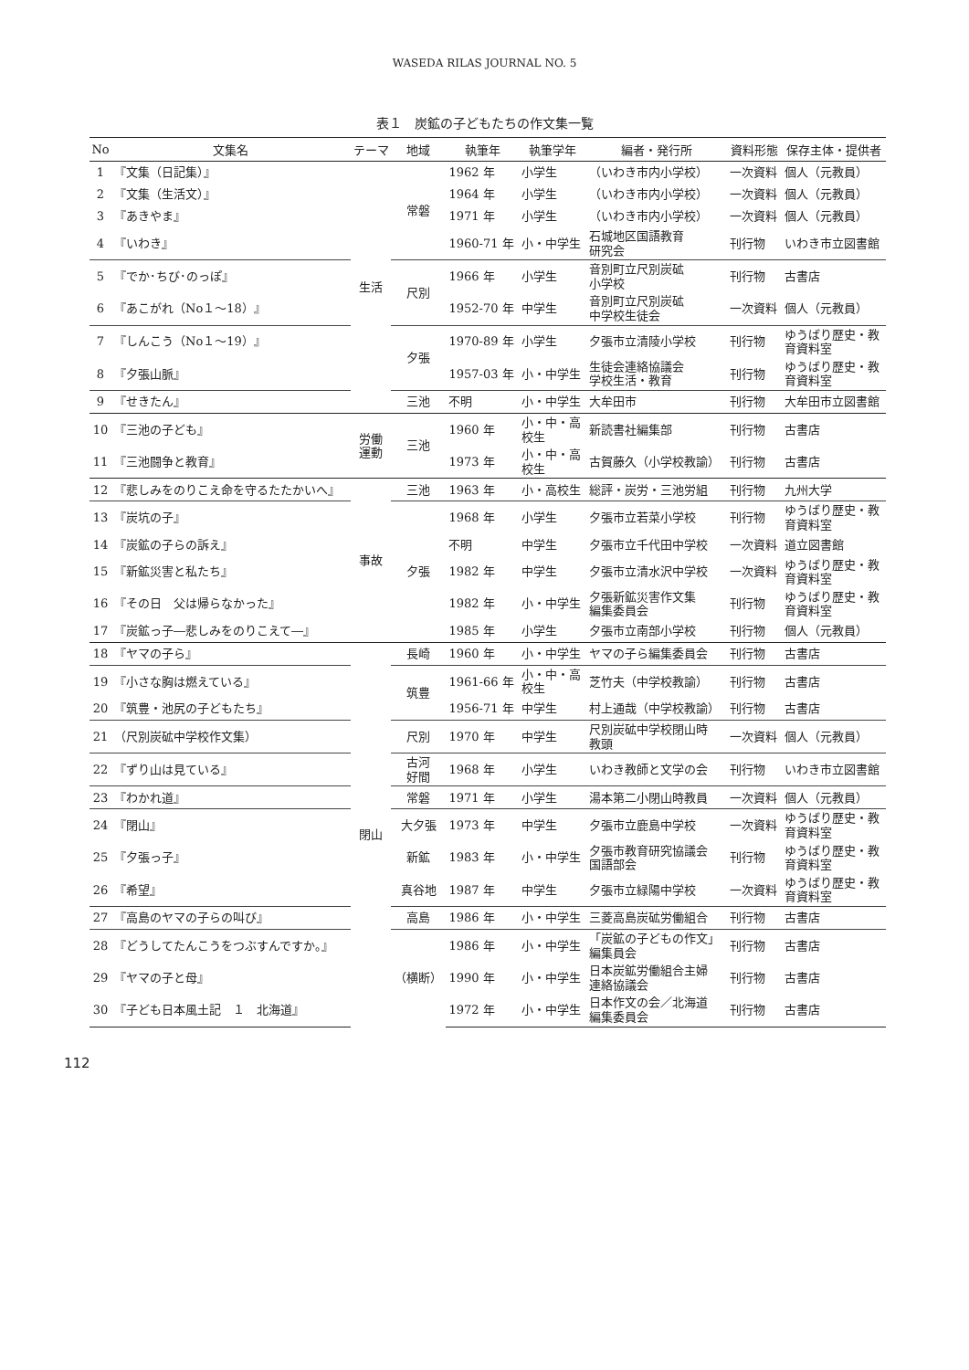WASEDA RILAS JOURNAL NO. 5
表１　炭鉱の子どもたちの作文集一覧
| No | 文集名 | テーマ | 地域 | 執筆年 | 執筆学年 | 編者・発行所 | 資料形態 | 保存主体・提供者 |
| --- | --- | --- | --- | --- | --- | --- | --- | --- |
| 1 | 『文集（日記集）』 | 生活 | 常磐 | 1962 年 | 小学生 | （いわき市内小学校） | 一次資料 | 個人（元教員） |
| 2 | 『文集（生活文）』 | | | 1964 年 | 小学生 | （いわき市内小学校） | 一次資料 | 個人（元教員） |
| 3 | 『あきやま』 | | | 1971 年 | 小学生 | （いわき市内小学校） | 一次資料 | 個人（元教員） |
| 4 | 『いわき』 | | | 1960-71 年 | 小・中学生 | 石城地区国語教育 研究会 | 刊行物 | いわき市立図書館 |
| 5 | 『でか･ちび･のっぽ』 | | 尺別 | 1966 年 | 小学生 | 音別町立尺別炭砿 小学校 | 刊行物 | 古書店 |
| 6 | 『あこがれ（No１～18）』 | | | 1952-70 年 | 中学生 | 音別町立尺別炭砿 中学校生徒会 | 一次資料 | 個人（元教員） |
| 7 | 『しんこう（No１～19）』 | | 夕張 | 1970-89 年 | 小学生 | 夕張市立清陵小学校 | 刊行物 | ゆうばり歴史・教 育資料室 |
| 8 | 『夕張山脈』 | | | 1957-03 年 | 小・中学生 | 生徒会連絡協議会 学校生活・教育 | 刊行物 | ゆうばり歴史・教 育資料室 |
| 9 | 『せきたん』 | | 三池 | 不明 | 小・中学生 | 大牟田市 | 刊行物 | 大牟田市立図書館 |
| 10 | 『三池の子ども』 | 労働 運動 | 三池 | 1960 年 | 小・中・高 校生 | 新読書社編集部 | 刊行物 | 古書店 |
| 11 | 『三池闘争と教育』 | | | 1973 年 | 小・中・高 校生 | 古賀藤久（小学校教諭） | 刊行物 | 古書店 |
| 12 | 『悲しみをのりこえ命を守るたたかいへ』 | 事故 | 三池 | 1963 年 | 小・高校生 | 総評・炭労・三池労組 | 刊行物 | 九州大学 |
| 13 | 『炭坑の子』 | | 夕張 | 1968 年 | 小学生 | 夕張市立若菜小学校 | 刊行物 | ゆうばり歴史・教 育資料室 |
| 14 | 『炭鉱の子らの訴え』 | | | 不明 | 中学生 | 夕張市立千代田中学校 | 一次資料 | 道立図書館 |
| 15 | 『新鉱災害と私たち』 | | | 1982 年 | 中学生 | 夕張市立清水沢中学校 | 一次資料 | ゆうばり歴史・教 育資料室 |
| 16 | 『その日 父は帰らなかった』 | | | 1982 年 | 小・中学生 | 夕張新鉱災害作文集 編集委員会 | 刊行物 | ゆうばり歴史・教 育資料室 |
| 17 | 『炭鉱っ子―悲しみをのりこえて―』 | | | 1985 年 | 小学生 | 夕張市立南部小学校 | 刊行物 | 個人（元教員） |
| 18 | 『ヤマの子ら』 | 閉山 | 長崎 | 1960 年 | 小・中学生 | ヤマの子ら編集委員会 | 刊行物 | 古書店 |
| 19 | 『小さな胸は燃えている』 | | 筑豊 | 1961-66 年 | 小・中・高 校生 | 芝竹夫（中学校教諭） | 刊行物 | 古書店 |
| 20 | 『筑豊・池尻の子どもたち』 | | | 1956-71 年 | 中学生 | 村上通哉（中学校教諭） | 刊行物 | 古書店 |
| 21 | （尺別炭砿中学校作文集） | | 尺別 | 1970 年 | 中学生 | 尺別炭砿中学校閉山時 教頭 | 一次資料 | 個人（元教員） |
| 22 | 『ずり山は見ている』 | | 古河 好間 | 1968 年 | 小学生 | いわき教師と文学の会 | 刊行物 | いわき市立図書館 |
| 23 | 『わかれ道』 | | 常磐 | 1971 年 | 小学生 | 湯本第二小閉山時教員 | 一次資料 | 個人（元教員） |
| 24 | 『閉山』 | | 大夕張 | 1973 年 | 中学生 | 夕張市立鹿島中学校 | 一次資料 | ゆうばり歴史・教 育資料室 |
| 25 | 『夕張っ子』 | | 新鉱 | 1983 年 | 小・中学生 | 夕張市教育研究協議会 国語部会 | 刊行物 | ゆうばり歴史・教 育資料室 |
| 26 | 『希望』 | | 真谷地 | 1987 年 | 中学生 | 夕張市立緑陽中学校 | 一次資料 | ゆうばり歴史・教 育資料室 |
| 27 | 『高島のヤマの子らの叫び』 | | 高島 | 1986 年 | 小・中学生 | 三菱高島炭砿労働組合 | 刊行物 | 古書店 |
| 28 | 『どうしてたんこうをつぶすんですか。』 | | （横断） | 1986 年 | 小・中学生 | 「炭鉱の子どもの作文」 編集員会 | 刊行物 | 古書店 |
| 29 | 『ヤマの子と母』 | | | 1990 年 | 小・中学生 | 日本炭鉱労働組合主婦 連絡協議会 | 刊行物 | 古書店 |
| 30 | 『子ども日本風土記 １ 北海道』 | | | 1972 年 | 小・中学生 | 日本作文の会／北海道 編集委員会 | 刊行物 | 古書店 |
112